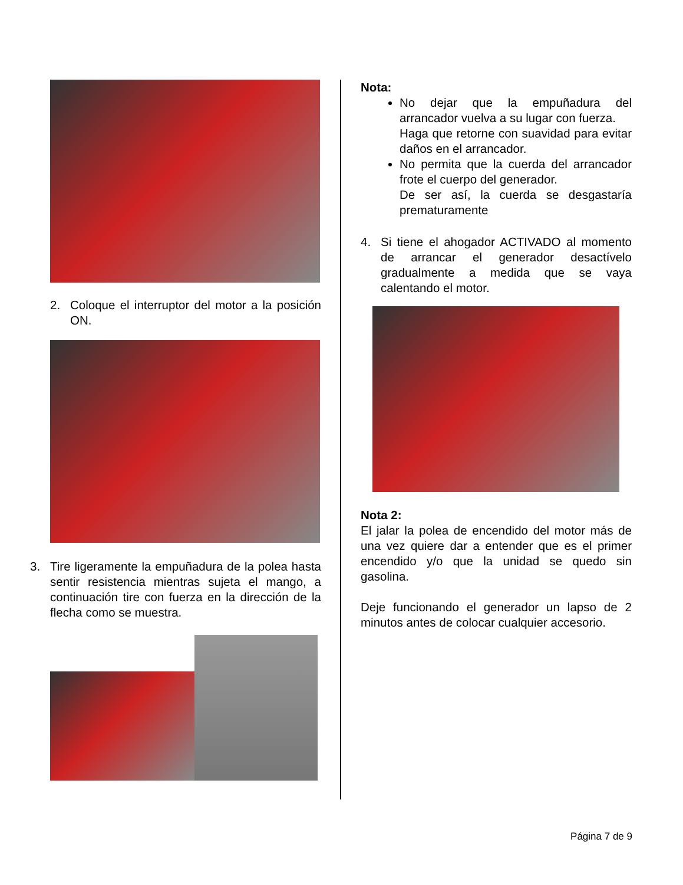2. Coloque el interruptor del motor a la posición ON.
3. Tire ligeramente la empuñadura de la polea hasta sentir resistencia mientras sujeta el mango, a continuación tire con fuerza en la dirección de la flecha como se muestra.
Nota:
No dejar que la empuñadura del arrancador vuelva a su lugar con fuerza.
Haga que retorne con suavidad para evitar daños en el arrancador.
No permita que la cuerda del arrancador frote el cuerpo del generador.
De ser así, la cuerda se desgastaría prematuramente
4. Si tiene el ahogador ACTIVADO al momento de arrancar el generador desactívelo gradualmente a medida que se vaya calentando el motor.
Nota 2:
El jalar la polea de encendido del motor más de una vez quiere dar a entender que es el primer encendido y/o que la unidad se quedo sin gasolina.
Deje funcionando el generador un lapso de 2 minutos antes de colocar cualquier accesorio.
Página 7 de 9